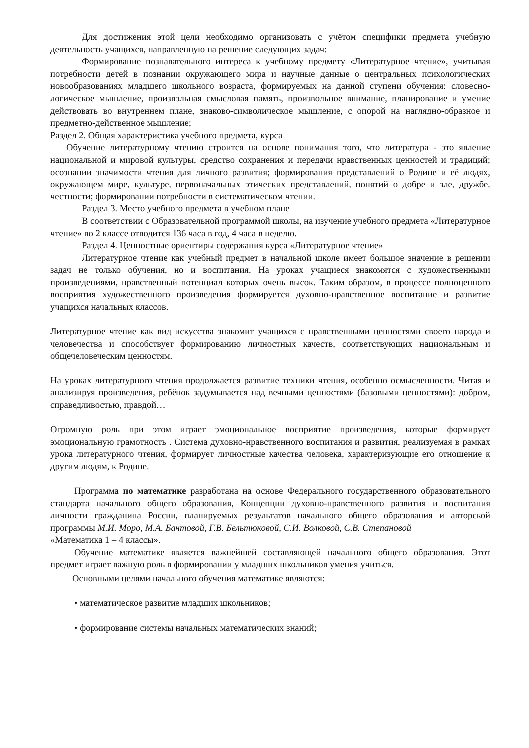Для достижения этой цели необходимо организовать с учётом специфики предмета учебную деятельность учащихся, направленную на решение следующих задач:
Формирование познавательного интереса к учебному предмету «Литературное чтение», учитывая потребности детей в познании окружающего мира и научные данные о центральных психологических новообразованиях младшего школьного возраста, формируемых на данной ступени обучения: словесно-логическое мышление, произвольная смысловая память, произвольное внимание, планирование и умение действовать во внутреннем плане, знаково-символическое мышление, с опорой на наглядно-образное и предметно-действенное мышление;
Раздел 2. Общая характеристика учебного предмета, курса
Обучение литературному чтению строится на основе понимания того, что литература - это явление национальной и мировой культуры, средство сохранения и передачи нравственных ценностей и традиций; осознании значимости чтения для личного развития; формирования представлений о Родине и её людях, окружающем мире, культуре, первоначальных этических представлений, понятий о добре и зле, дружбе, честности; формировании потребности в систематическом чтении.
Раздел 3. Место учебного предмета в учебном плане
В соответствии с Образовательной программой школы, на изучение учебного предмета «Литературное чтение» во 2 классе отводится 136 часа в год, 4 часа в неделю.
Раздел 4. Ценностные ориентиры содержания курса «Литературное чтение»
Литературное чтение как учебный предмет в начальной школе имеет большое значение в решении задач не только обучения, но и воспитания. На уроках учащиеся знакомятся с художественными произведениями, нравственный потенциал которых очень высок. Таким образом, в процессе полноценного восприятия художественного произведения формируется духовно-нравственное воспитание и развитие учащихся начальных классов.
Литературное чтение как вид искусства знакомит учащихся с нравственными ценностями своего народа и человечества и способствует формированию личностных качеств, соответствующих национальным и общечеловеческим ценностям.
На уроках литературного чтения продолжается развитие техники чтения, особенно осмысленности. Читая и анализируя произведения, ребёнок задумывается над вечными ценностями (базовыми ценностями): добром, справедливостью, правдой…
Огромную роль при этом играет эмоциональное восприятие произведения, которые формирует эмоциональную грамотность . Система духовно-нравственного воспитания и развития, реализуемая в рамках урока литературного чтения, формирует личностные качества человека, характеризующие его отношение к другим людям, к Родине.
Программа по математике разработана на основе Федерального государственного образовательного стандарта начального общего образования, Концепции духовно-нравственного развития и воспитания личности гражданина России, планируемых результатов начального общего образования и авторской программы М.И. Моро, М.А. Бантовой, Г.В. Бельтюковой, С.И. Волковой, С.В. Степановой
«Математика 1 – 4 классы».
Обучение математике является важнейшей составляющей начального общего образования. Этот предмет играет важную роль в формировании у младших школьников умения учиться.
Основными целями начального обучения математике являются:
• математическое развитие младших школьников;
• формирование системы начальных математических знаний;